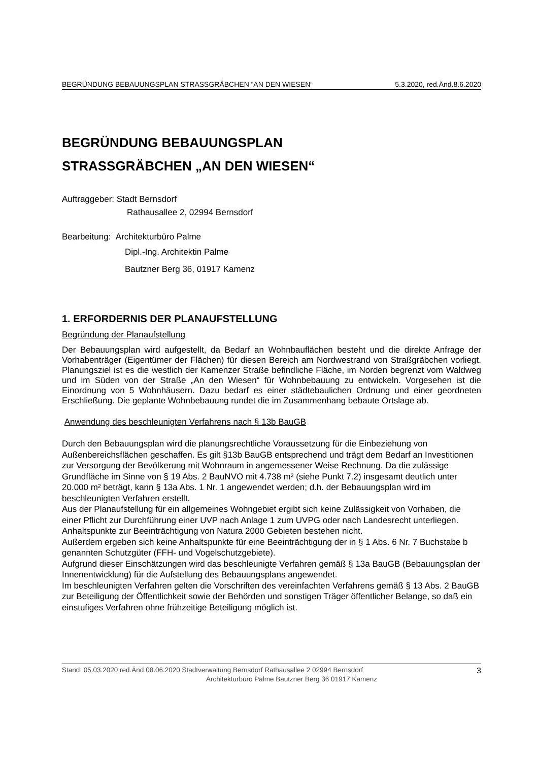BEGRÜNDUNG BEBAUUNGSPLAN STRASSGRÄBCHEN “AN DEN WIESEN“5.3.2020, red.Änd.8.6.2020
BEGRÜNDUNG BEBAUUNGSPLAN
STRASSGRÄBCHEN „AN DEN WIESEN“
Auftraggeber: Stadt Bernsdorf
Rathausallee 2, 02994 Bernsdorf
Bearbeitung: Architekturbüro Palme
Dipl.-Ing. Architektin Palme
Bautzner Berg 36, 01917 Kamenz
1. ERFORDERNIS DER PLANAUFSTELLUNG
Begründung der Planaufstellung
Der Bebauungsplan wird aufgestellt, da Bedarf an Wohnbauflächen besteht und die direkte Anfrage der Vorhabenträger (Eigentümer der Flächen) für diesen Bereich am Nordwestrand von Straßgräbchen vorliegt. Planungsziel ist es die westlich der Kamenzer Straße befindliche Fläche, im Norden begrenzt vom Waldweg und im Süden von der Straße „An den Wiesen“ für Wohnbebauung zu entwickeln. Vorgesehen ist die Einordnung von 5 Wohnhäusern. Dazu bedarf es einer städtebaulichen Ordnung und einer geordneten Erschließung. Die geplante Wohnbebauung rundet die im Zusammenhang bebaute Ortslage ab.
Anwendung des beschleunigten Verfahrens nach § 13b BauGB
Durch den Bebauungsplan wird die planungsrechtliche Voraussetzung für die Einbeziehung von Außenbereichsflächen geschaffen. Es gilt §13b BauGB entsprechend und trägt dem Bedarf an Investitionen zur Versorgung der Bevölkerung mit Wohnraum in angemessener Weise Rechnung. Da die zulässige Grundfläche im Sinne von § 19 Abs. 2 BauNVO mit 4.738 m² (siehe Punkt 7.2) insgesamt deutlich unter 20.000 m² beträgt, kann § 13a Abs. 1 Nr. 1 angewendet werden; d.h. der Bebauungsplan wird im beschleunigten Verfahren erstellt.
Aus der Planaufstellung für ein allgemeines Wohngebiet ergibt sich keine Zulässigkeit von Vorhaben, die einer Pflicht zur Durchführung einer UVP nach Anlage 1 zum UVPG oder nach Landesrecht unterliegen.
Anhaltspunkte zur Beeinträchtigung von Natura 2000 Gebieten bestehen nicht.
Außerdem ergeben sich keine Anhaltspunkte für eine Beeinträchtigung der in § 1 Abs. 6 Nr. 7 Buchstabe b genannten Schutzgüter (FFH- und Vogelschutzgebiete).
Aufgrund dieser Einschätzungen wird das beschleunigte Verfahren gemäß § 13a BauGB (Bebauungsplan der Innenentwicklung) für die Aufstellung des Bebauungsplans angewendet.
Im beschleunigten Verfahren gelten die Vorschriften des vereinfachten Verfahrens gemäß § 13 Abs. 2 BauGB zur Beteiligung der Öffentlichkeit sowie der Behörden und sonstigen Träger öffentlicher Belange, so daß ein einstufiges Verfahren ohne frühzeitige Beteiligung möglich ist.
Stand: 05.03.2020 red.Änd.08.06.2020 Stadtverwaltung Bernsdorf Rathausallee 2 02994 Bernsdorf 3
Architekturbüro Palme Bautzner Berg 36 01917 Kamenz